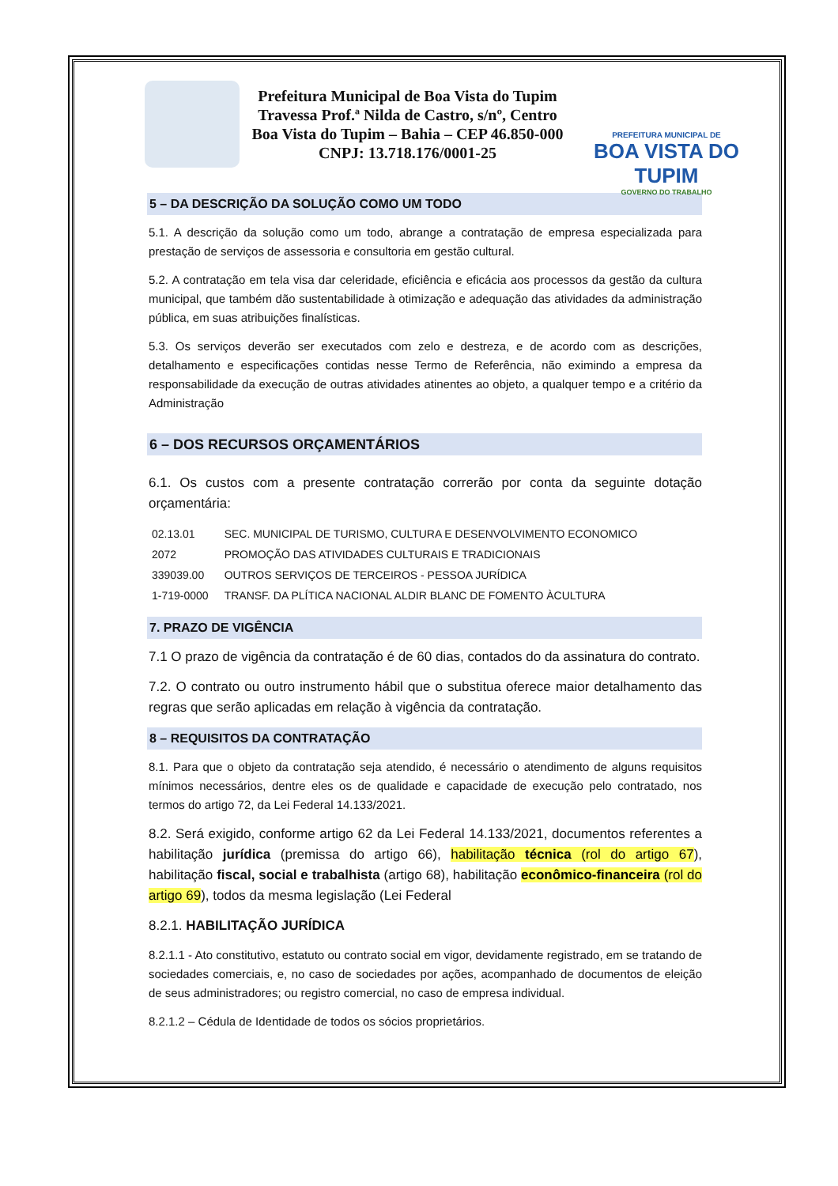Prefeitura Municipal de Boa Vista do Tupim
Travessa Prof.ª Nilda de Castro, s/nº, Centro
Boa Vista do Tupim – Bahia – CEP 46.850-000
CNPJ: 13.718.176/0001-25
PREFEITURA MUNICIPAL DE
BOA VISTA DO TUPIM
GOVERNO DO TRABALHO
5 – DA DESCRIÇÃO DA SOLUÇÃO COMO UM TODO
5.1. A descrição da solução como um todo, abrange a contratação de empresa especializada para prestação de serviços de assessoria e consultoria em gestão cultural.
5.2. A contratação em tela visa dar celeridade, eficiência e eficácia aos processos da gestão da cultura municipal, que também dão sustentabilidade à otimização e adequação das atividades da administração pública, em suas atribuições finalísticas.
5.3. Os serviços deverão ser executados com zelo e destreza, e de acordo com as descrições, detalhamento e especificações contidas nesse Termo de Referência, não eximindo a empresa da responsabilidade da execução de outras atividades atinentes ao objeto, a qualquer tempo e a critério da Administração
6 – DOS RECURSOS ORÇAMENTÁRIOS
6.1. Os custos com a presente contratação correrão por conta da seguinte dotação orçamentária:
| 02.13.01 | SEC. MUNICIPAL DE TURISMO, CULTURA E DESENVOLVIMENTO ECONOMICO |
| 2072 | PROMOÇÃO DAS ATIVIDADES CULTURAIS E TRADICIONAIS |
| 339039.00 | OUTROS SERVIÇOS DE TERCEIROS - PESSOA JURÍDICA |
| 1-719-0000 | TRANSF. DA PLÍTICA NACIONAL ALDIR BLANC DE FOMENTO ÀCULTURA |
7. PRAZO DE VIGÊNCIA
7.1 O prazo de vigência da contratação é de 60 dias, contados do da assinatura do contrato.
7.2. O contrato ou outro instrumento hábil que o substitua oferece maior detalhamento das regras que serão aplicadas em relação à vigência da contratação.
8 – REQUISITOS DA CONTRATAÇÃO
8.1. Para que o objeto da contratação seja atendido, é necessário o atendimento de alguns requisitos mínimos necessários, dentre eles os de qualidade e capacidade de execução pelo contratado, nos termos do artigo 72, da Lei Federal 14.133/2021.
8.2. Será exigido, conforme artigo 62 da Lei Federal 14.133/2021, documentos referentes a habilitação jurídica (premissa do artigo 66), habilitação técnica (rol do artigo 67), habilitação fiscal, social e trabalhista (artigo 68), habilitação econômico-financeira (rol do artigo 69), todos da mesma legislação (Lei Federal
8.2.1. HABILITAÇÃO JURÍDICA
8.2.1.1 - Ato constitutivo, estatuto ou contrato social em vigor, devidamente registrado, em se tratando de sociedades comerciais, e, no caso de sociedades por ações, acompanhado de documentos de eleição de seus administradores; ou registro comercial, no caso de empresa individual.
8.2.1.2 – Cédula de Identidade de todos os sócios proprietários.